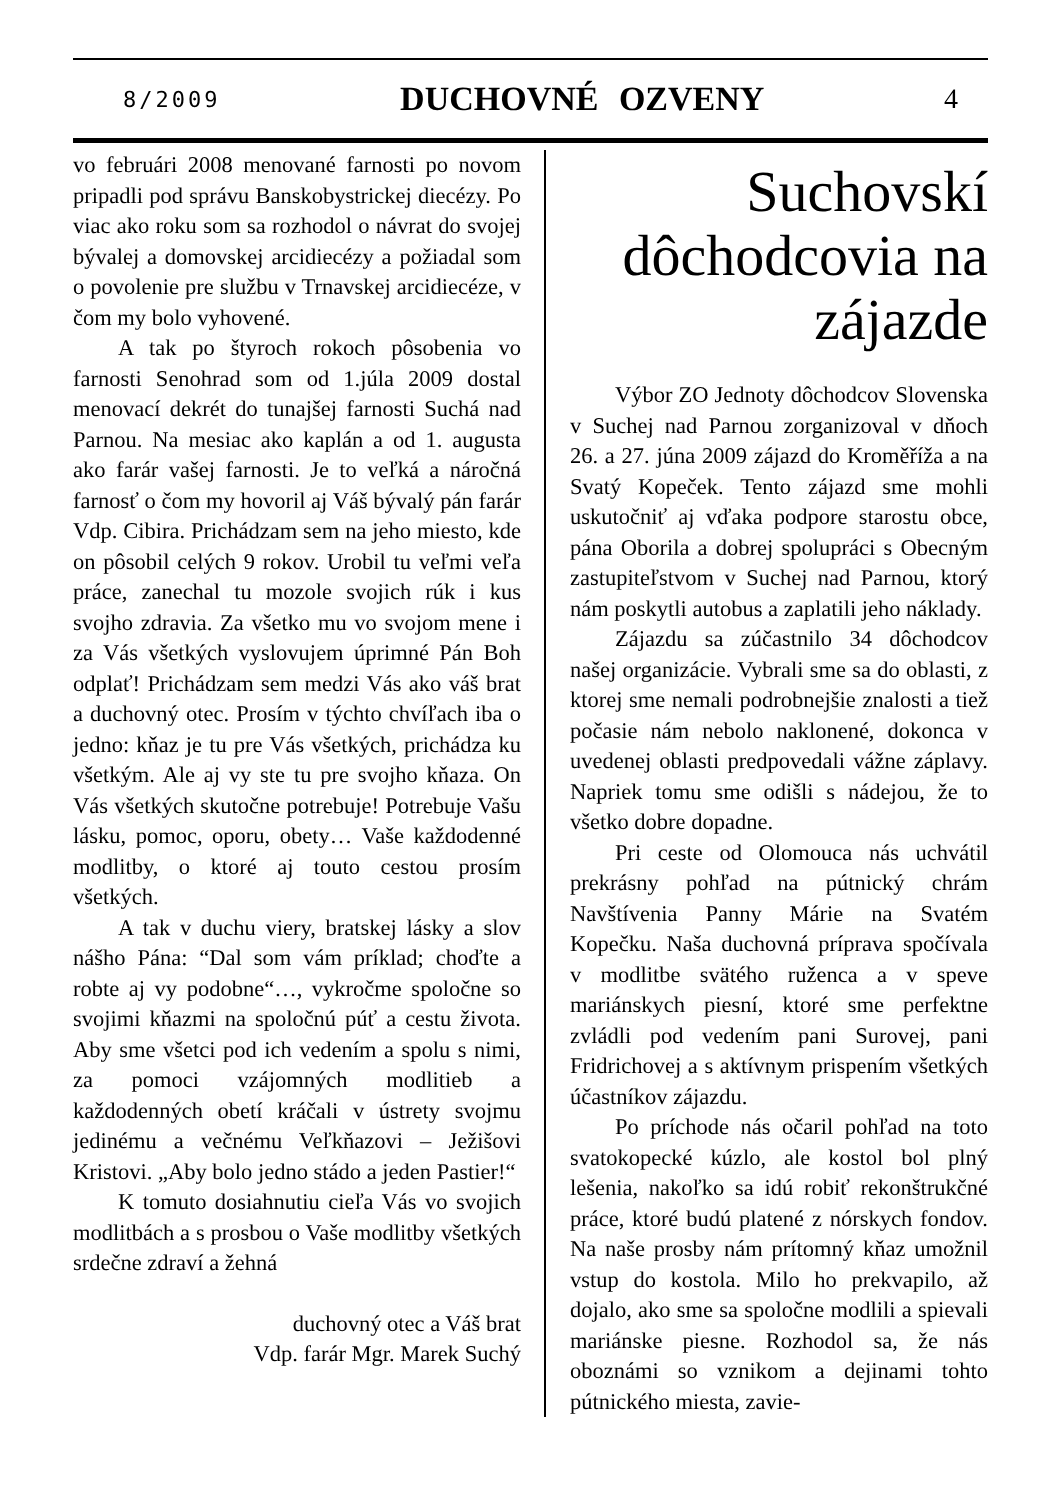8/2009 DUCHOVNÉ OZVENY 4
vo februári 2008 menované farnosti po novom pripadli pod správu Banskobystrickej diecézy. Po viac ako roku som sa rozhodol o návrat do svojej bývalej a domovskej arcidiecézy a požiadal som o povolenie pre službu v Trnavskej arcidiecéze, v čom my bolo vyhovené.
A tak po štyroch rokoch pôsobenia vo farnosti Senohrad som od 1.júla 2009 dostal menovací dekrét do tunajšej farnosti Suchá nad Parnou. Na mesiac ako kaplán a od 1. augusta ako farár vašej farnosti. Je to veľká a náročná farnosť o čom my hovoril aj Váš bývalý pán farár Vdp. Cibira. Prichádzam sem na jeho miesto, kde on pôsobil celých 9 rokov. Urobil tu veľmi veľa práce, zanechal tu mozole svojich rúk i kus svojho zdravia. Za všetko mu vo svojom mene i za Vás všetkých vyslovujem úprimné Pán Boh odplať! Prichádzam sem medzi Vás ako váš brat a duchovný otec. Prosím v týchto chvíľach iba o jedno: kňaz je tu pre Vás všetkých, prichádza ku všetkým. Ale aj vy ste tu pre svojho kňaza. On Vás všetkých skutočne potrebuje! Potrebuje Vašu lásku, pomoc, oporu, obety… Vaše každodenné modlitby, o ktoré aj touto cestou prosím všetkých.
A tak v duchu viery, bratskej lásky a slov nášho Pána: “Dal som vám príklad; choďte a robte aj vy podobne“…, vykročme spoločne so svojimi kňazmi na spoločnú púť a cestu života. Aby sme všetci pod ich vedením a spolu s nimi, za pomoci vzájomných modlitieb a každodenných obetí kráčali v ústrety svojmu jedinému a večnému Veľkňazovi – Ježišovi Kristovi. „Aby bolo jedno stádo a jeden Pastier!“
K tomuto dosiahnutiu cieľa Vás vo svojich modlitbách a s prosbou o Vaše modlitby všetkých srdečne zdraví a žehná
duchovný otec a Váš brat
Vdp. farár Mgr. Marek Suchý
Suchovskí dôchodcovia na zájazde
Výbor ZO Jednoty dôchodcov Slovenska v Suchej nad Parnou zorganizoval v dňoch 26. a 27. júna 2009 zájazd do Kroměříža a na Svatý Kopeček. Tento zájazd sme mohli uskutočniť aj vďaka podpore starostu obce, pána Oborila a dobrej spolupráci s Obecným zastupiteľstvom v Suchej nad Parnou, ktorý nám poskytli autobus a zaplatili jeho náklady.
Zájazdu sa zúčastnilo 34 dôchodcov našej organizácie. Vybrali sme sa do oblasti, z ktorej sme nemali podrobnejšie znalosti a tiež počasie nám nebolo naklonené, dokonca v uvedenej oblasti predpovedali vážne záplavy. Napriek tomu sme odišli s nádejou, že to všetko dobre dopadne.
Pri ceste od Olomouca nás uchvátil prekrásny pohľad na pútnický chrám Navštívenia Panny Márie na Svatém Kopečku. Naša duchovná príprava spočívala v modlitbe svätého ruženca a v speve mariánskych piesní, ktoré sme perfektne zvládli pod vedením pani Surovej, pani Fridrichovej a s aktívnym prispením všetkých účastníkov zájazdu.
Po príchode nás očaril pohľad na toto svatokopecké kúzlo, ale kostol bol plný lešenia, nakoľko sa idú robiť rekonštrukčné práce, ktoré budú platené z nórskych fondov. Na naše prosby nám prítomný kňaz umožnil vstup do kostola. Milo ho prekvapilo, až dojalo, ako sme sa spoločne modlili a spievali mariánske piesne. Rozhodol sa, že nás oboznámi so vznikom a dejinami tohto pútnického miesta, zavie-